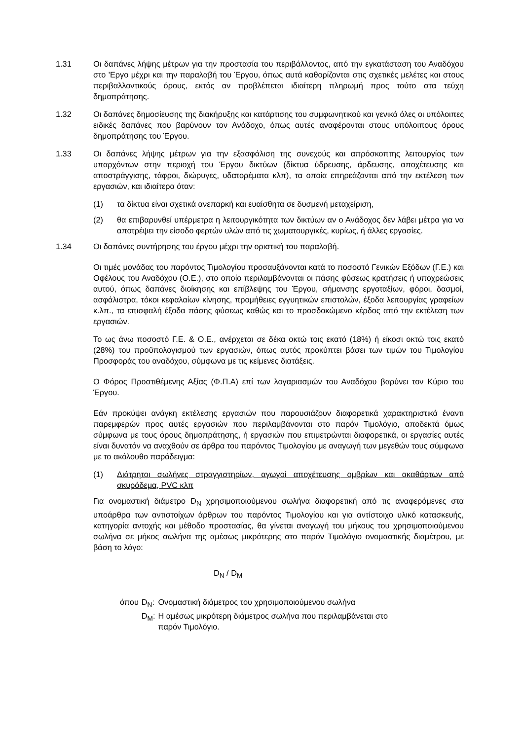1.31 Οι δαπάνες λήψης μέτρων για την προστασία του περιβάλλοντος, από την εγκατάσταση του Αναδόχου στο 'Εργο μέχρι και την παραλαβή του Έργου, όπως αυτά καθορίζονται στις σχετικές μελέτες και στους περιβαλλοντικούς όρους, εκτός αν προβλέπεται ιδιαίτερη πληρωμή προς τούτο στα τεύχη δημοπράτησης.
1.32 Οι δαπάνες δημοσίευσης της διακήρυξης και κατάρτισης του συμφωνητικού και γενικά όλες οι υπόλοιπες ειδικές δαπάνες που βαρύνουν τον Ανάδοχο, όπως αυτές αναφέρονται στους υπόλοιπους όρους δημοπράτησης του Έργου.
1.33 Οι δαπάνες λήψης μέτρων για την εξασφάλιση της συνεχούς και απρόσκοπτης λειτουργίας των υπαρχόντων στην περιοχή του Έργου δικτύων (δίκτυα ύδρευσης, άρδευσης, αποχέτευσης και αποστράγγισης, τάφροι, διώρυγες, υδατορέματα κλπ), τα οποία επηρεάζονται από την εκτέλεση των εργασιών, και ιδιαίτερα όταν:
(1) τα δίκτυα είναι σχετικά ανεπαρκή και ευαίσθητα σε δυσμενή μεταχείριση,
(2) θα επιβαρυνθεί υπέρμετρα η λειτουργικότητα των δικτύων αν ο Ανάδοχος δεν λάβει μέτρα για να αποτρέψει την είσοδο φερτών υλών από τις χωματουργικές, κυρίως, ή άλλες εργασίες.
1.34 Οι δαπάνες συντήρησης του έργου μέχρι την οριστική του παραλαβή.
Οι τιμές μονάδας του παρόντος Τιμολογίου προσαυξάνονται κατά το ποσοστό Γενικών Εξόδων (Γ.Ε.) και Οφέλους του Αναδόχου (Ο.Ε.), στο οποίο περιλαμβάνονται οι πάσης φύσεως κρατήσεις ή υποχρεώσεις αυτού, όπως δαπάνες διοίκησης και επίβλεψης του Έργου, σήμανσης εργοταξίων, φόροι, δασμοί, ασφάλιστρα, τόκοι κεφαλαίων κίνησης, προμήθειες εγγυητικών επιστολών, έξοδα λειτουργίας γραφείων κ.λπ., τα επισφαλή έξοδα πάσης φύσεως καθώς και το προσδοκώμενο κέρδος από την εκτέλεση των εργασιών.
Το ως άνω ποσοστό Γ.Ε. & Ο.Ε., ανέρχεται σε δέκα οκτώ τοις εκατό (18%) ή είκοσι οκτώ τοις εκατό (28%) του προϋπολογισμού των εργασιών, όπως αυτός προκύπτει βάσει των τιμών του Τιμολογίου Προσφοράς του αναδόχου, σύμφωνα με τις κείμενες διατάξεις.
Ο Φόρος Προστιθέμενης Αξίας (Φ.Π.Α) επί των λογαριασμών του Αναδόχου βαρύνει τον Κύριο του Έργου.
Εάν προκύψει ανάγκη εκτέλεσης εργασιών που παρουσιάζουν διαφορετικά χαρακτηριστικά έναντι παρεμφερών προς αυτές εργασιών που περιλαμβάνονται στο παρόν Τιμολόγιο, αποδεκτά όμως σύμφωνα με τους όρους δημοπράτησης, ή εργασιών που επιμετρώνται διαφορετικά, οι εργασίες αυτές είναι δυνατόν να αναχθούν σε άρθρα του παρόντος Τιμολογίου με αναγωγή των μεγεθών τους σύμφωνα με το ακόλουθο παράδειγμα:
(1) Διάτρητοι σωλήνες στραγγιστηρίων, αγωγοί αποχέτευσης ομβρίων και ακαθάρτων από σκυρόδεμα, PVC κλπ
Για ονομαστική διάμετρο D<sub>N</sub> χρησιμοποιούμενου σωλήνα διαφορετική από τις αναφερόμενες στα υποάρθρα των αντιστοίχων άρθρων του παρόντος Τιμολογίου και για αντίστοιχο υλικό κατασκευής, κατηγορία αντοχής και μέθοδο προστασίας, θα γίνεται αναγωγή του μήκους του χρησιμοποιούμενου σωλήνα σε μήκος σωλήνα της αμέσως μικρότερης στο παρόν Τιμολόγιο ονομαστικής διαμέτρου, με βάση το λόγο:
D<sub>N</sub> / D<sub>M</sub>
| όπου | D<sub>N</sub>: | Ονομαστική διάμετρος του χρησιμοποιούμενου σωλήνα |
| | D<sub>M</sub>: | Η αμέσως μικρότερη διάμετρος σωλήνα που περιλαμβάνεται στο παρόν Τιμολόγιο. |